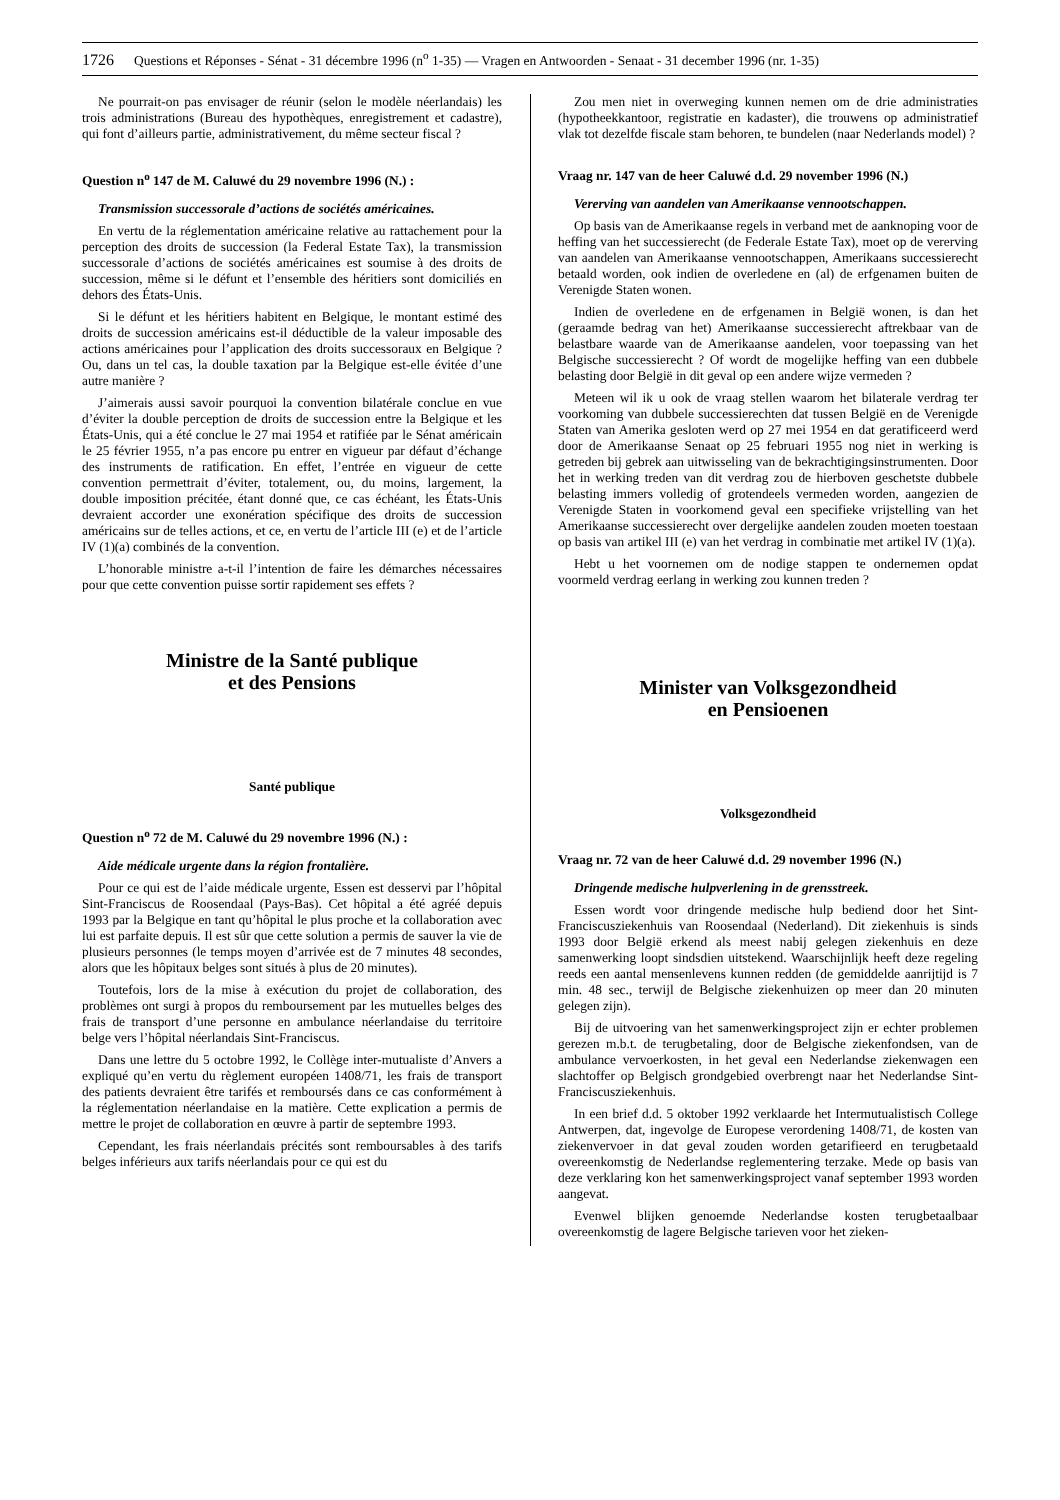1726 Questions et Réponses - Sénat - 31 décembre 1996 (n<sup>o</sup> 1-35) — Vragen en Antwoorden - Senaat - 31 december 1996 (nr. 1-35)
Ne pourrait-on pas envisager de réunir (selon le modèle néerlandais) les trois administrations (Bureau des hypothèques, enregistrement et cadastre), qui font d’ailleurs partie, administrativement, du même secteur fiscal ?
Question n<sup>o</sup> 147 de M. Caluwé du 29 novembre 1996 (N.) :
Transmission successorale d’actions de sociétés américaines.
En vertu de la réglementation américaine relative au rattachement pour la perception des droits de succession (la Federal Estate Tax), la transmission successorale d’actions de sociétés américaines est soumise à des droits de succession, même si le défunt et l’ensemble des héritiers sont domiciliés en dehors des États-Unis.
Si le défunt et les héritiers habitent en Belgique, le montant estimé des droits de succession américains est-il déductible de la valeur imposable des actions américaines pour l’application des droits successoraux en Belgique ? Ou, dans un tel cas, la double taxation par la Belgique est-elle évitée d’une autre manière ?
J’aimerais aussi savoir pourquoi la convention bilatérale conclue en vue d’éviter la double perception de droits de succession entre la Belgique et les États-Unis, qui a été conclue le 27 mai 1954 et ratifiée par le Sénat américain le 25 février 1955, n’a pas encore pu entrer en vigueur par défaut d’échange des instruments de ratification. En effet, l’entrée en vigueur de cette convention permettrait d’éviter, totalement, ou, du moins, largement, la double imposition précitée, étant donné que, ce cas échéant, les États-Unis devraient accorder une exonération spécifique des droits de succession américains sur de telles actions, et ce, en vertu de l’article III (e) et de l’article IV (1)(a) combinés de la convention.
L’honorable ministre a-t-il l’intention de faire les démarches nécessaires pour que cette convention puisse sortir rapidement ses effets ?
Ministre de la Santé publique
et des Pensions
Santé publique
Question n<sup>o</sup> 72 de M. Caluwé du 29 novembre 1996 (N.) :
Aide médicale urgente dans la région frontalière.
Pour ce qui est de l’aide médicale urgente, Essen est desservi par l’hôpital Sint-Franciscus de Roosendaal (Pays-Bas). Cet hôpital a été agréé depuis 1993 par la Belgique en tant qu’hôpital le plus proche et la collaboration avec lui est parfaite depuis. Il est sûr que cette solution a permis de sauver la vie de plusieurs personnes (le temps moyen d’arrivée est de 7 minutes 48 secondes, alors que les hôpitaux belges sont situés à plus de 20 minutes).
Toutefois, lors de la mise à exécution du projet de collaboration, des problèmes ont surgi à propos du remboursement par les mutuelles belges des frais de transport d’une personne en ambulance néerlandaise du territoire belge vers l’hôpital néerlandais Sint-Franciscus.
Dans une lettre du 5 octobre 1992, le Collège inter-mutualiste d’Anvers a expliqué qu’en vertu du règlement européen 1408/71, les frais de transport des patients devraient être tarifés et remboursés dans ce cas conformément à la réglementation néerlandaise en la matière. Cette explication a permis de mettre le projet de collaboration en œuvre à partir de septembre 1993.
Cependant, les frais néerlandais précités sont remboursables à des tarifs belges inférieurs aux tarifs néerlandais pour ce qui est du
Zou men niet in overweging kunnen nemen om de drie administraties (hypotheekkantoor, registratie en kadaster), die trouwens op administratief vlak tot dezelfde fiscale stam behoren, te bundelen (naar Nederlands model) ?
Vraag nr. 147 van de heer Caluwé d.d. 29 november 1996 (N.)
Vererving van aandelen van Amerikaanse vennootschappen.
Op basis van de Amerikaanse regels in verband met de aanknoping voor de heffing van het successierecht (de Federale Estate Tax), moet op de vererving van aandelen van Amerikaanse vennootschappen, Amerikaans successierecht betaald worden, ook indien de overledene en (al) de erfgenamen buiten de Verenigde Staten wonen.
Indien de overledene en de erfgenamen in België wonen, is dan het (geraamde bedrag van het) Amerikaanse successierecht aftrekbaar van de belastbare waarde van de Amerikaanse aandelen, voor toepassing van het Belgische successierecht ? Of wordt de mogelijke heffing van een dubbele belasting door België in dit geval op een andere wijze vermeden ?
Meteen wil ik u ook de vraag stellen waarom het bilaterale verdrag ter voorkoming van dubbele successierechten dat tussen België en de Verenigde Staten van Amerika gesloten werd op 27 mei 1954 en dat geratificeerd werd door de Amerikaanse Senaat op 25 februari 1955 nog niet in werking is getreden bij gebrek aan uitwisseling van de bekrachtigingsinstrumenten. Door het in werking treden van dit verdrag zou de hierboven geschetste dubbele belasting immers volledig of grotendeels vermeden worden, aangezien de Verenigde Staten in voorkomend geval een specifieke vrijstelling van het Amerikaanse successierecht over dergelijke aandelen zouden moeten toestaan op basis van artikel III (e) van het verdrag in combinatie met artikel IV (1)(a).
Hebt u het voornemen om de nodige stappen te ondernemen opdat voormeld verdrag eerlang in werking zou kunnen treden ?
Minister van Volksgezondheid
en Pensioenen
Volksgezondheid
Vraag nr. 72 van de heer Caluwé d.d. 29 november 1996 (N.)
Dringende medische hulpverlening in de grensstreek.
Essen wordt voor dringende medische hulp bediend door het Sint-Franciscusziekenhuis van Roosendaal (Nederland). Dit ziekenhuis is sinds 1993 door België erkend als meest nabij gelegen ziekenhuis en deze samenwerking loopt sindsdien uitstekend. Waarschijnlijk heeft deze regeling reeds een aantal mensenlevens kunnen redden (de gemiddelde aanrijtijd is 7 min. 48 sec., terwijl de Belgische ziekenhuizen op meer dan 20 minuten gelegen zijn).
Bij de uitvoering van het samenwerkingsproject zijn er echter problemen gerezen m.b.t. de terugbetaling, door de Belgische ziekenfondsen, van de ambulance vervoerkosten, in het geval een Nederlandse ziekenwagen een slachtoffer op Belgisch grondgebied overbrengt naar het Nederlandse Sint-Franciscusziekenhuis.
In een brief d.d. 5 oktober 1992 verklaarde het Intermutualistisch College Antwerpen, dat, ingevolge de Europese verordening 1408/71, de kosten van ziekenvervoer in dat geval zouden worden getarifieerd en terugbetaald overeenkomstig de Nederlandse reglementering terzake. Mede op basis van deze verklaring kon het samenwerkingsproject vanaf september 1993 worden aangevat.
Evenwel blijken genoemde Nederlandse kosten terugbetaalbaar overeenkomstig de lagere Belgische tarieven voor het zieken-